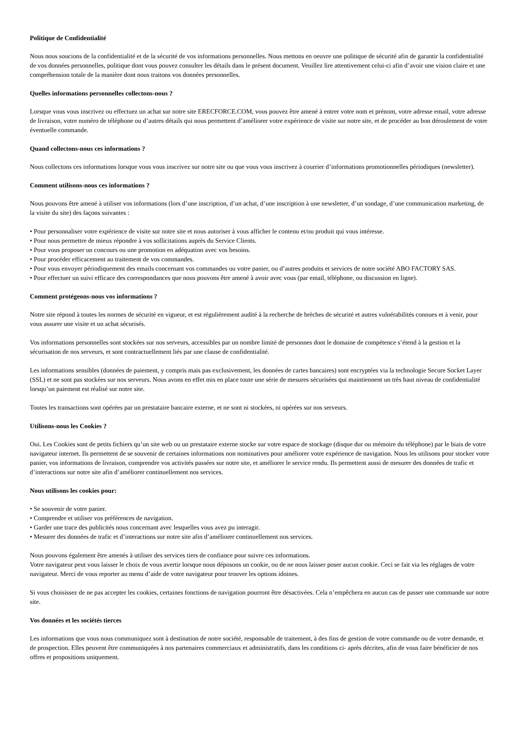Politique de Confidentialité
Nous nous soucions de la confidentialité et de la sécurité de vos informations personnelles. Nous mettons en oeuvre une politique de sécurité afin de garantir la confidentialité de vos données personnelles, politique dont vous pouvez consulter les détails dans le présent document. Veuillez lire attentivement celui-ci afin d’avoir une vision claire et une compréhension totale de la manière dont nous traitons vos données personnelles.
Quelles informations personnelles collectons-nous ?
Lorsque vous vous inscrivez ou effectuez un achat sur notre site ERECFORCE.COM, vous pouvez être amené à entrer votre nom et prénom, votre adresse email, votre adresse de livraison, votre numéro de téléphone ou d’autres détails qui nous permettent d’améliorer votre expérience de visite sur notre site, et de procéder au bon déroulement de votre éventuelle commande.
Quand collectons-nous ces informations ?
Nous collectons ces informations lorsque vous vous inscrivez sur notre site ou que vous vous inscrivez à courrier d’informations promotionnelles périodiques (newsletter).
Comment utilisons-nous ces informations ?
Nous pouvons être amené à utiliser vos informations (lors d’une inscription, d’un achat, d’une inscription à une newsletter, d’un sondage, d’une communication marketing, de la visite du site) des façons suivantes :
• Pour personnaliser votre expérience de visite sur notre site et nous autoriser à vous afficher le contenu et/ou produit qui vous intéresse.
• Pour nous permettre de mieux répondre à vos sollicitations auprès du Service Clients.
• Pour vous proposer un concours ou une promotion en adéquation avec vos besoins.
• Pour procéder efficacement au traitement de vos commandes.
• Pour vous envoyer périodiquement des emails concernant vos commandes ou votre panier, ou d’autres produits et services de notre société ABO FACTORY SAS.
• Pour effectuer un suivi efficace des correspondances que nous pouvons être amené à avoir avec vous (par email, téléphone, ou discussion en ligne).
Comment protégeons-nous vos informations ?
Notre site répond à toutes les normes de sécurité en vigueur, et est régulièrement audité à la recherche de brèches de sécurité et autres vulnérabilités connues et à venir, pour vous assurer une visite et un achat sécurisés.
Vos informations personnelles sont stockées sur nos serveurs, accessibles par un nombre limité de personnes dont le domaine de compétence s’étend à la gestion et la sécurisation de nos serveurs, et sont contractuellement liés par une clause de confidentialité.
Les informations sensibles (données de paiement, y compris mais pas exclusivement, les données de cartes bancaires) sont encryptées via la technologie Secure Socket Layer (SSL) et ne sont pas stockées sur nos serveurs. Nous avons en effet mis en place toute une série de mesures sécurisées qui maintiennent un très haut niveau de confidentialité lorsqu’un paiement est réalisé sur notre site.
Toutes les transactions sont opérées par un prestataire bancaire externe, et ne sont ni stockées, ni opérées sur nos serveurs.
Utilisons-nous les Cookies ?
Oui. Les Cookies sont de petits fichiers qu’un site web ou un prestataire externe stocke sur votre espace de stockage (disque dur ou mémoire du téléphone) par le biais de votre navigateur internet. Ils permettent de se souvenir de certaines informations non nominatives pour améliorer votre expérience de navigation. Nous les utilisons pour stocker votre panier, vos informations de livraison, comprendre vos activités passées sur notre site, et améliorer le service rendu. Ils permettent aussi de mesurer des données de trafic et d’interactions sur notre site afin d’améliorer continuellement nos services.
Nous utilisons les cookies pour:
• Se souvenir de votre panier.
• Comprendre et utiliser vos préférences de navigation.
• Garder une trace des publicités nous concernant avec lesquelles vous avez pu interagir.
• Mesurer des données de trafic et d’interactions sur notre site afin d’améliorer continuellement nos services.
Nous pouvons également être amenés à utiliser des services tiers de confiance pour suivre ces informations.
Votre navigateur peut vous laisser le choix de vous avertir lorsque nous déposons un cookie, ou de ne nous laisser poser aucun cookie. Ceci se fait via les réglages de votre navigateur. Merci de vous reporter au menu d’aide de votre navigateur pour trouver les options idoines.
Si vous choisissez de ne pas accepter les cookies, certaines fonctions de navigation pourront être désactivées. Cela n’empêchera en aucun cas de passer une commande sur notre site.
Vos données et les sociétés tierces
Les informations que vous nous communiquez sont à destination de notre société, responsable de traitement, à des fins de gestion de votre commande ou de votre demande, et de prospection. Elles peuvent être communiquées à nos partenaires commerciaux et administratifs, dans les conditions ci- après décrites, afin de vous faire bénéficier de nos offres et propositions uniquement.